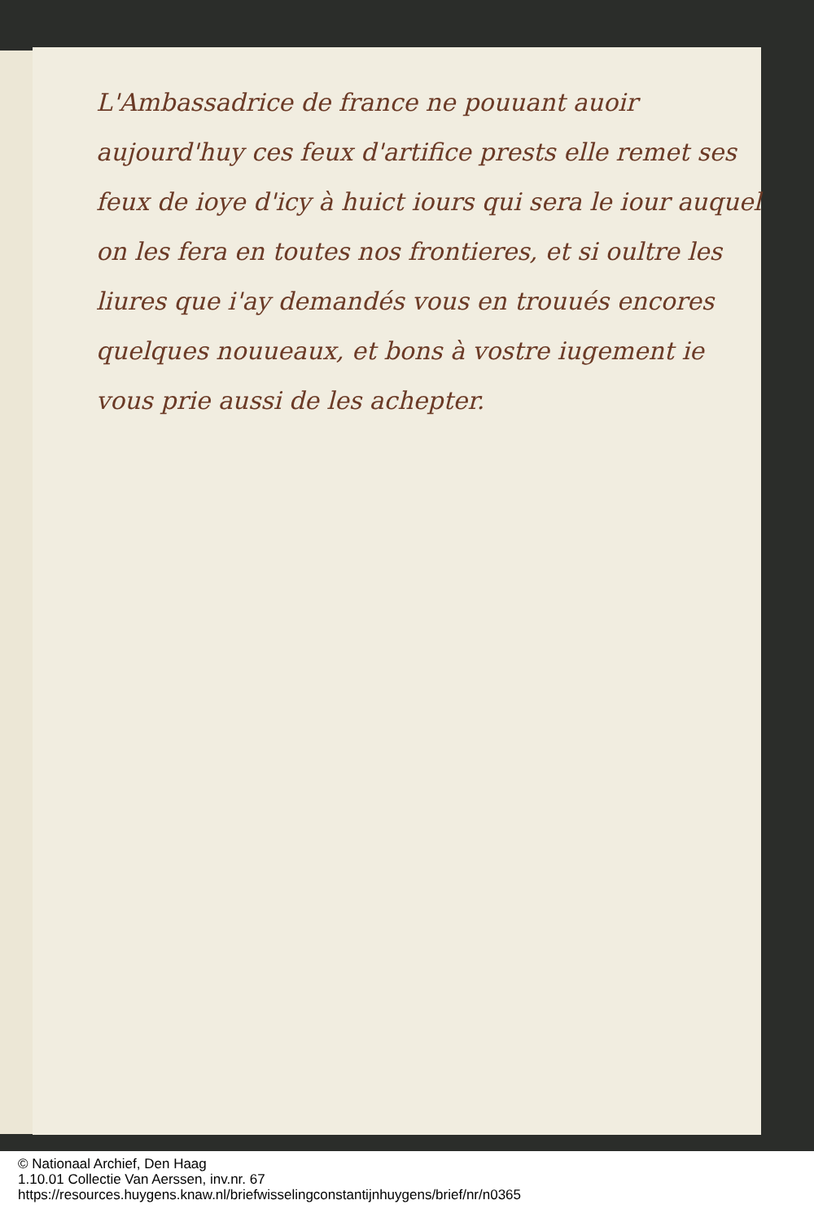L'Ambassadrice de france ne pouuant auoir aujourd'huy ces feux d'artifice prests elle remet ses feux de ioye d'icy à huict iours qui sera le iour auquel on les fera en toutes nos frontieres, et si oultre les liures que i'ay demandés vous en trouués encores quelques nouueaux, et bons à vostre iugement ie vous prie aussi de les achepter.
© Nationaal Archief, Den Haag
1.10.01 Collectie Van Aerssen, inv.nr. 67
https://resources.huygens.knaw.nl/briefwisselingconstantijnhuygens/brief/nr/n0365